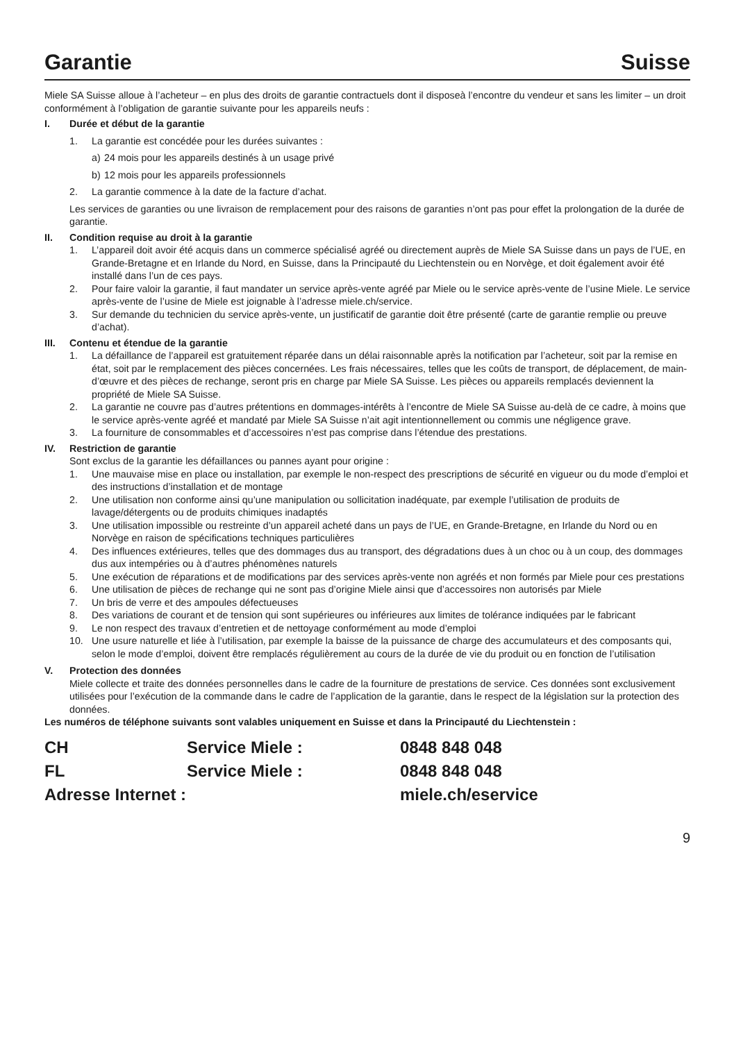Garantie Suisse
Miele SA Suisse alloue à l’acheteur – en plus des droits de garantie contractuels dont il disposeà l’encontre du vendeur et sans les limiter – un droit conformément à l’obligation de garantie suivante pour les appareils neufs :
I. Durée et début de la garantie
1. La garantie est concédée pour les durées suivantes :
a) 24 mois pour les appareils destinés à un usage privé
b) 12 mois pour les appareils professionnels
2. La garantie commence à la date de la facture d’achat.
Les services de garanties ou une livraison de remplacement pour des raisons de garanties n’ont pas pour effet la prolongation de la durée de garantie.
II. Condition requise au droit à la garantie
1. L’appareil doit avoir été acquis dans un commerce spécialisé agréé ou directement auprès de Miele SA Suisse dans un pays de l’UE, en Grande-Bretagne et en Irlande du Nord, en Suisse, dans la Principauté du Liechtenstein ou en Norvège, et doit également avoir été installé dans l’un de ces pays.
2. Pour faire valoir la garantie, il faut mandater un service après-vente agréé par Miele ou le service après-vente de l’usine Miele. Le service après-vente de l’usine de Miele est joignable à l’adresse miele.ch/service.
3. Sur demande du technicien du service après-vente, un justificatif de garantie doit être présenté (carte de garantie remplie ou preuve d’achat).
III. Contenu et étendue de la garantie
1. La défaillance de l’appareil est gratuitement réparée dans un délai raisonnable après la notification par l’acheteur, soit par la remise en état, soit par le remplacement des pièces concernées. Les frais nécessaires, telles que les coûts de transport, de déplacement, de main-d’œuvre et des pièces de rechange, seront pris en charge par Miele SA Suisse. Les pièces ou appareils remplacés deviennent la propriété de Miele SA Suisse.
2. La garantie ne couvre pas d’autres prétentions en dommages-intérêts à l’encontre de Miele SA Suisse au-delà de ce cadre, à moins que le service après-vente agréé et mandaté par Miele SA Suisse n’ait agit intentionnellement ou commis une négligence grave.
3. La fourniture de consommables et d’accessoires n’est pas comprise dans l’étendue des prestations.
IV. Restriction de garantie
Sont exclus de la garantie les défaillances ou pannes ayant pour origine :
1. Une mauvaise mise en place ou installation, par exemple le non-respect des prescriptions de sécurité en vigueur ou du mode d’emploi et des instructions d’installation et de montage
2. Une utilisation non conforme ainsi qu’une manipulation ou sollicitation inadéquate, par exemple l’utilisation de produits de lavage/détergents ou de produits chimiques inadaptés
3. Une utilisation impossible ou restreinte d’un appareil acheté dans un pays de l’UE, en Grande-Bretagne, en Irlande du Nord ou en Norvège en raison de spécifications techniques particulières
4. Des influences extérieures, telles que des dommages dus au transport, des dégradations dues à un choc ou à un coup, des dommages dus aux intempéries ou à d’autres phénomènes naturels
5. Une exécution de réparations et de modifications par des services après-vente non agréés et non formés par Miele pour ces prestations
6. Une utilisation de pièces de rechange qui ne sont pas d’origine Miele ainsi que d’accessoires non autorisés par Miele
7. Un bris de verre et des ampoules défectueuses
8. Des variations de courant et de tension qui sont supérieures ou inférieures aux limites de tolérance indiquées par le fabricant
9. Le non respect des travaux d’entretien et de nettoyage conformément au mode d’emploi
10. Une usure naturelle et liée à l’utilisation, par exemple la baisse de la puissance de charge des accumulateurs et des composants qui, selon le mode d’emploi, doivent être remplacés régulièrement au cours de la durée de vie du produit ou en fonction de l’utilisation
V. Protection des données
Miele collecte et traite des données personnelles dans le cadre de la fourniture de prestations de service. Ces données sont exclusivement utilisées pour l’exécution de la commande dans le cadre de l’application de la garantie, dans le respect de la législation sur la protection des données.
Les numéros de téléphone suivants sont valables uniquement en Suisse et dans la Principauté du Liechtenstein :
| CH | Service Miele : | 0848 848 048 |
| FL | Service Miele : | 0848 848 048 |
| Adresse Internet : | | miele.ch/eservice |
9